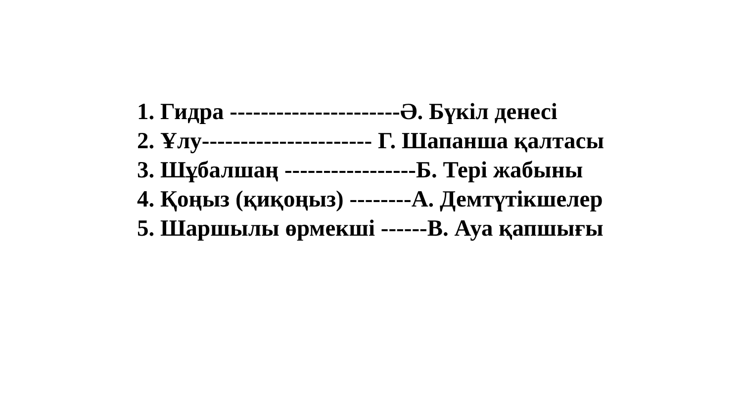1. Гидра ----------------------Ә. Бүкіл денесі
2. Ұлу---------------------- Г. Шапанша қалтасы
3. Шұбалшаң -----------------Б. Тері жабыны
4. Қоңыз (қиқоңыз) --------А. Демтүтікшелер
5. Шаршылы өрмекші ------В. Ауа қапшығы